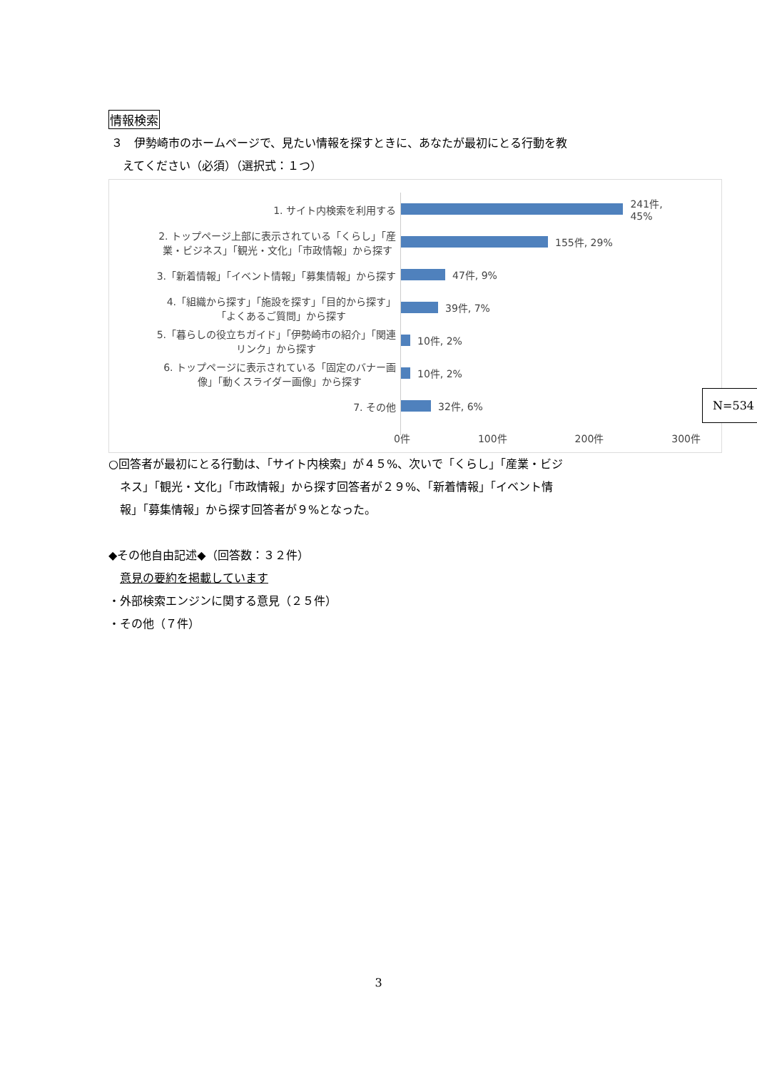情報検索
３　伊勢崎市のホームページで、見たい情報を探すときに、あなたが最初にとる行動を教
　えてください（必須）（選択式：１つ）
1. サイト内検索を利用する
2. トップページ上部に表示されている「くらし」「産
業・ビジネス」「観光・文化」「市政情報」から探す
3.「新着情報」「イベント情報」「募集情報」から探す
4.「組織から探す」「施設を探す」「目的から探す」
「よくあるご質問」から探す
5.「暮らしの役立ちガイド」「伊勢崎市の紹介」「関連
リンク」から探す
6. トップページに表示されている「固定のバナー画
像」「動くスライダー画像」から探す
7. その他
241件, 45%
155件, 29%
47件, 9%
39件, 7%
10件, 2%
10件, 2%
32件, 6%
0件 100件 200件 300件
N=534
○回答者が最初にとる行動は、「サイト内検索」が４５%、次いで「くらし」「産業・ビジ
　ネス」「観光・文化」「市政情報」から探す回答者が２９%、「新着情報」「イベント情
　報」「募集情報」から探す回答者が９%となった。
◆その他自由記述◆（回答数：３２件）
　意見の要約を掲載しています
・外部検索エンジンに関する意見（２５件）
・その他（７件）
3